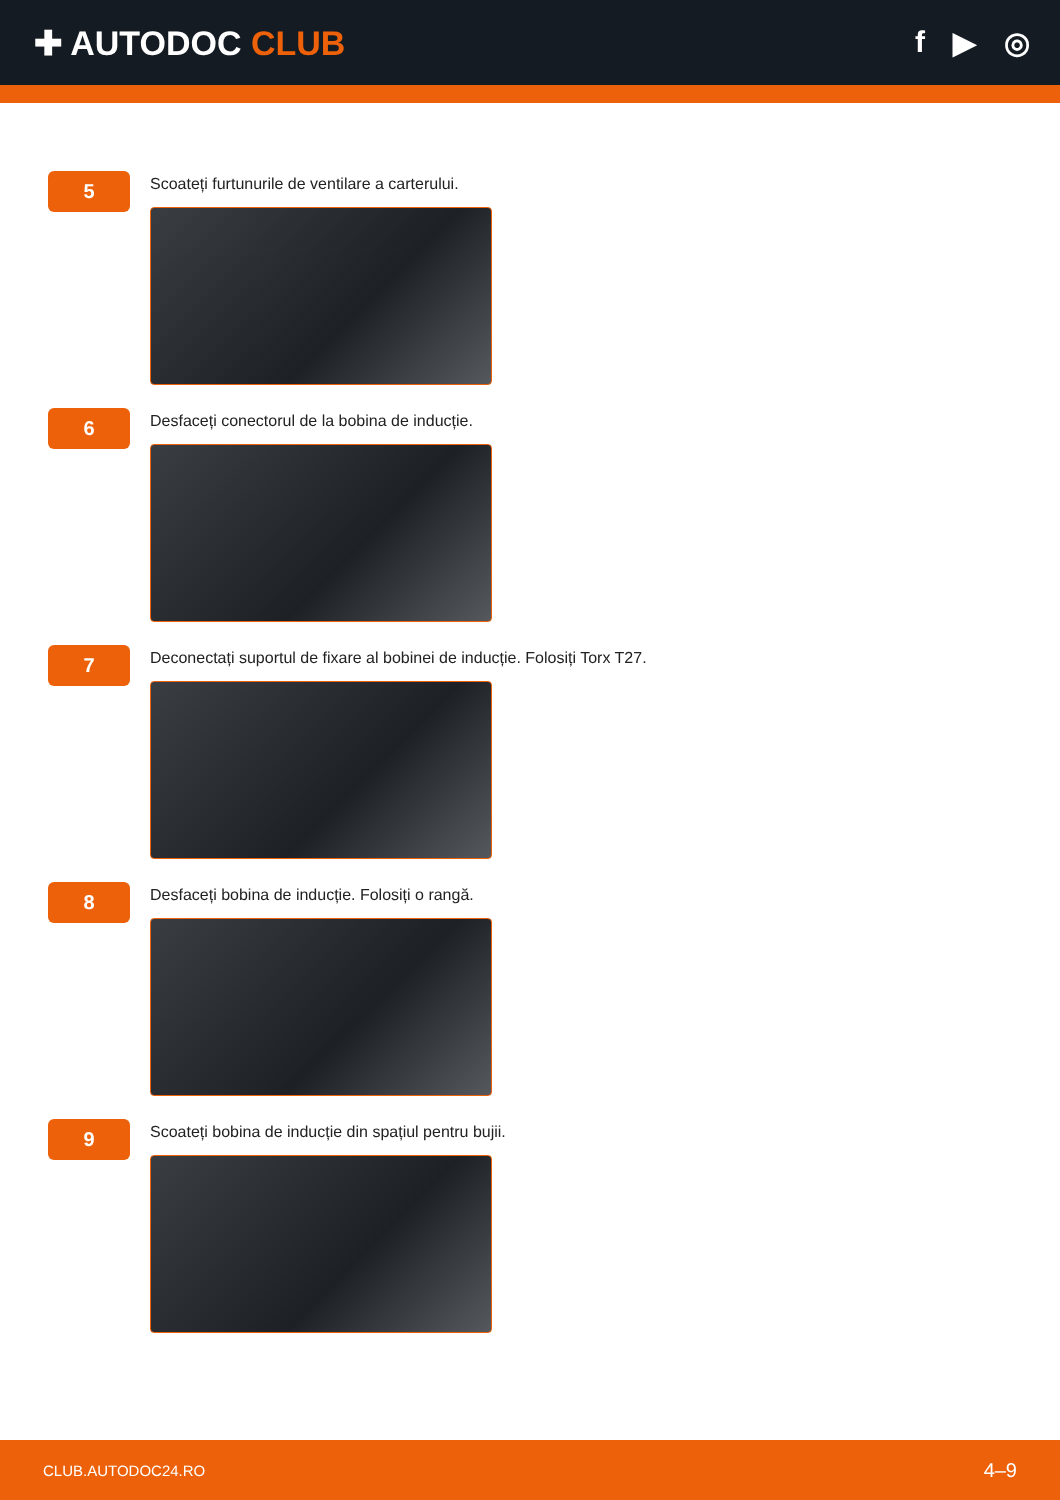✚ AUTODOC CLUB f ▶ ◎
5
Scoateți furtunurile de ventilare a carterului.
6
Desfaceți conectorul de la bobina de inducție.
7
Deconectați suportul de fixare al bobinei de inducție. Folosiți Torx T27.
8
Desfaceți bobina de inducție. Folosiți o rangă.
9
Scoateți bobina de inducție din spațiul pentru bujii.
CLUB.AUTODOC24.RO 4–9